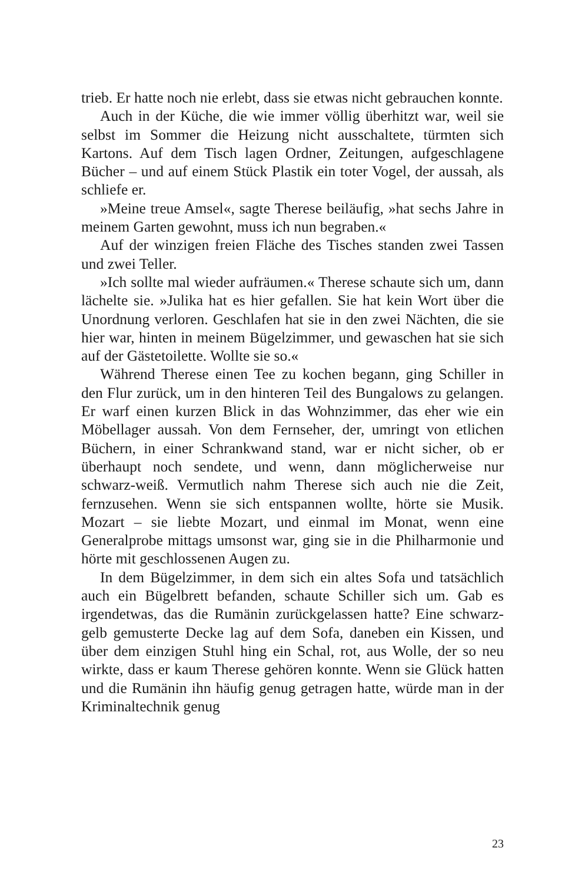trieb. Er hatte noch nie erlebt, dass sie etwas nicht gebrauchen konnte.
Auch in der Küche, die wie immer völlig überhitzt war, weil sie selbst im Sommer die Heizung nicht ausschaltete, türmten sich Kartons. Auf dem Tisch lagen Ordner, Zeitungen, aufgeschlagene Bücher – und auf einem Stück Plastik ein toter Vogel, der aussah, als schliefe er.
»Meine treue Amsel«, sagte Therese beiläufig, »hat sechs Jahre in meinem Garten gewohnt, muss ich nun begraben.«
Auf der winzigen freien Fläche des Tisches standen zwei Tassen und zwei Teller.
»Ich sollte mal wieder aufräumen.« Therese schaute sich um, dann lächelte sie. »Julika hat es hier gefallen. Sie hat kein Wort über die Unordnung verloren. Geschlafen hat sie in den zwei Nächten, die sie hier war, hinten in meinem Bügelzimmer, und gewaschen hat sie sich auf der Gästetoilette. Wollte sie so.«
Während Therese einen Tee zu kochen begann, ging Schiller in den Flur zurück, um in den hinteren Teil des Bungalows zu gelangen. Er warf einen kurzen Blick in das Wohnzimmer, das eher wie ein Möbellager aussah. Von dem Fernseher, der, umringt von etlichen Büchern, in einer Schrankwand stand, war er nicht sicher, ob er überhaupt noch sendete, und wenn, dann möglicherweise nur schwarz-weiß. Vermutlich nahm Therese sich auch nie die Zeit, fernzusehen. Wenn sie sich entspannen wollte, hörte sie Musik. Mozart – sie liebte Mozart, und einmal im Monat, wenn eine Generalprobe mittags umsonst war, ging sie in die Philharmonie und hörte mit geschlossenen Augen zu.
In dem Bügelzimmer, in dem sich ein altes Sofa und tatsächlich auch ein Bügelbrett befanden, schaute Schiller sich um. Gab es irgendetwas, das die Rumänin zurückgelassen hatte? Eine schwarz-gelb gemusterte Decke lag auf dem Sofa, daneben ein Kissen, und über dem einzigen Stuhl hing ein Schal, rot, aus Wolle, der so neu wirkte, dass er kaum Therese gehören konnte. Wenn sie Glück hatten und die Rumänin ihn häufig genug getragen hatte, würde man in der Kriminaltechnik genug
23